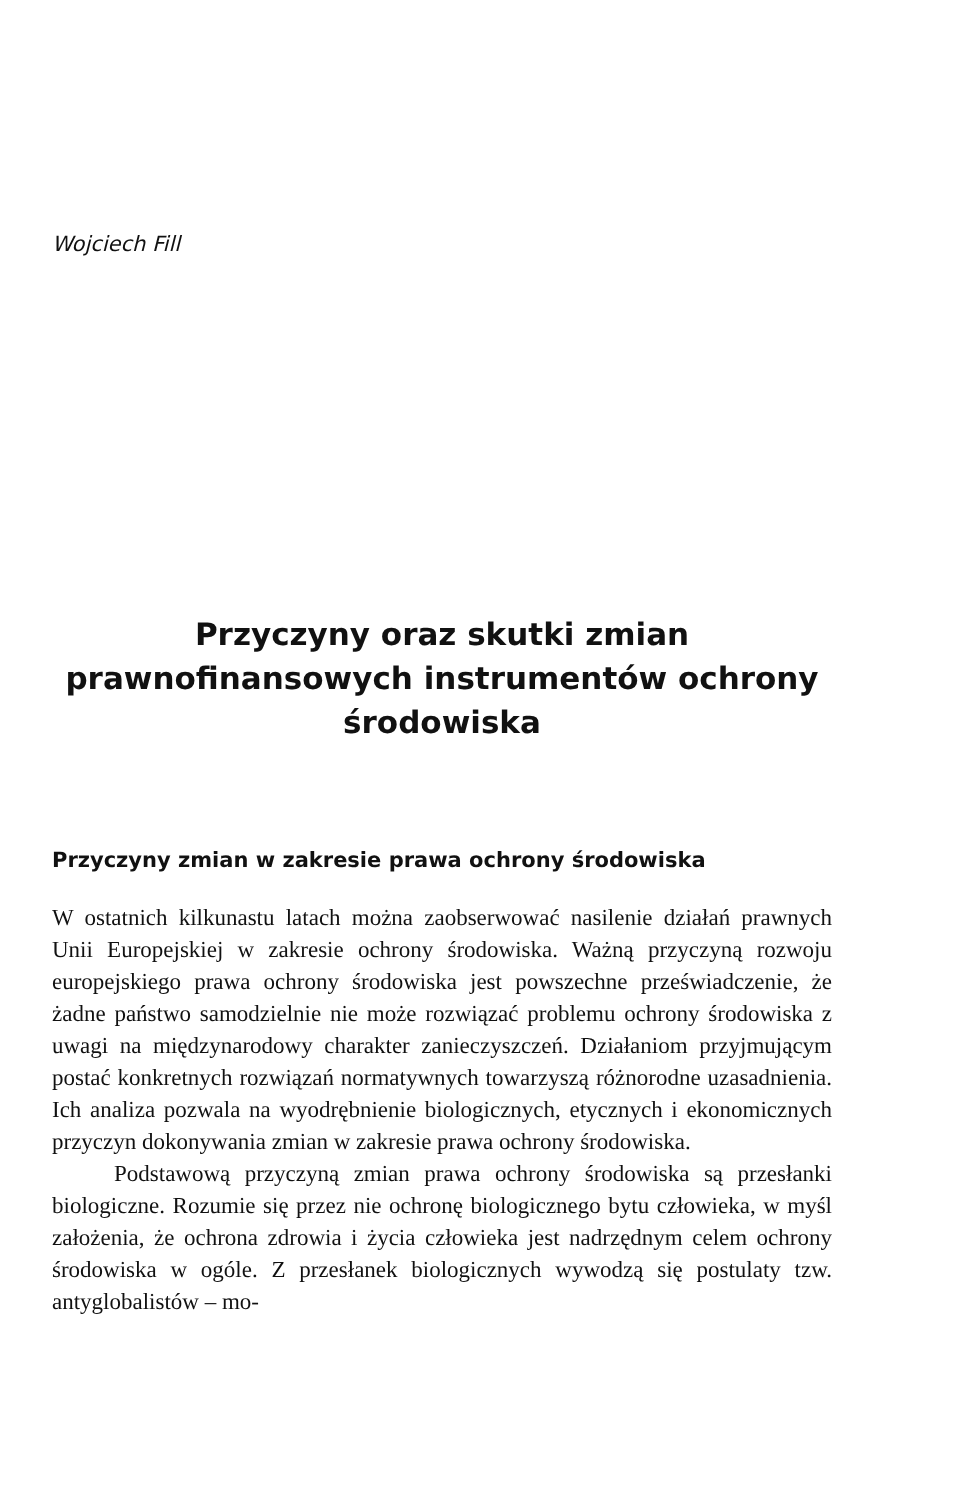Wojciech Fill
Przyczyny oraz skutki zmian prawnofinansowych instrumentów ochrony środowiska
Przyczyny zmian w zakresie prawa ochrony środowiska
W ostatnich kilkunastu latach można zaobserwować nasilenie działań prawnych Unii Europejskiej w zakresie ochrony środowiska. Ważną przyczyną rozwoju europejskiego prawa ochrony środowiska jest powszechne przeświadczenie, że żadne państwo samodzielnie nie może rozwiązać problemu ochrony środowiska z uwagi na międzynarodowy charakter zanieczyszczeń. Działaniom przyjmującym postać konkretnych rozwiązań normatywnych towarzyszą różnorodne uzasadnienia. Ich analiza pozwala na wyodrębnienie biologicznych, etycznych i ekonomicznych przyczyn dokonywania zmian w zakresie prawa ochrony środowiska.
Podstawową przyczyną zmian prawa ochrony środowiska są przesłanki biologiczne. Rozumie się przez nie ochronę biologicznego bytu człowieka, w myśl założenia, że ochrona zdrowia i życia człowieka jest nadrzędnym celem ochrony środowiska w ogóle. Z przesłanek biologicznych wywodzą się postulaty tzw. antyglobalistów – mo-